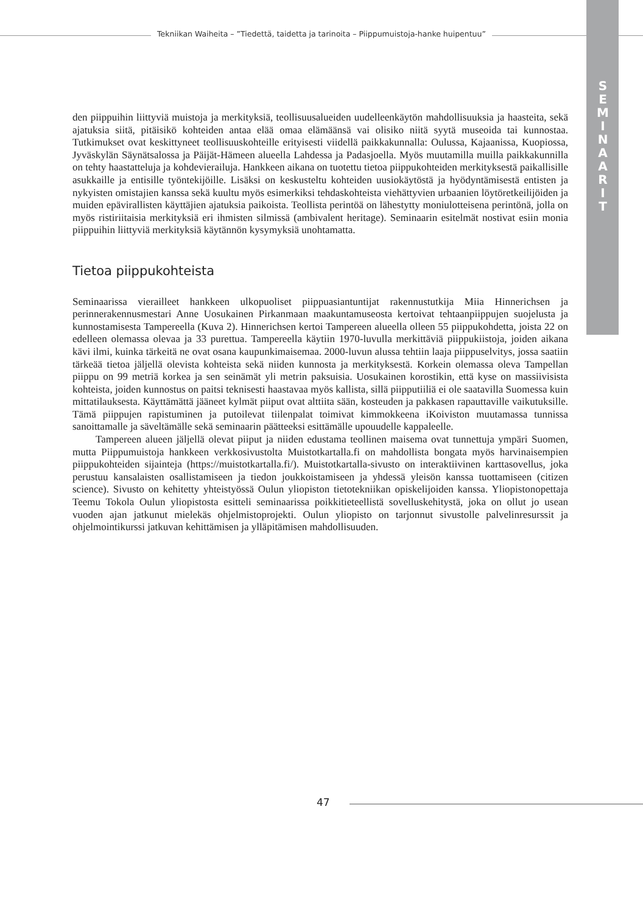Tekniikan Waiheita – ”Tiedettä, taidetta ja tarinoita – Piippumuistoja-hanke huipentuu”
S
E
M
I
N
A
A
R
I
T
den piippuihin liittyviä muistoja ja merkityksiä, teollisuusalueiden uudelleenkäytön mahdollisuuksia ja haasteita, sekä ajatuksia siitä, pitäisikö kohteiden antaa elää omaa elämäänsä vai olisiko niitä syytä museoida tai kunnostaa. Tutkimukset ovat keskittyneet teollisuuskohteille erityisesti viidellä paikkakunnalla: Oulussa, Kajaanissa, Kuopiossa, Jyväskylän Säynätsalossa ja Päijät-Hämeen alueella Lahdessa ja Padasjoella. Myös muutamilla muilla paikkakunnilla on tehty haastatteluja ja kohdevierailuja. Hankkeen aikana on tuotettu tietoa piippukohteiden merkityksestä paikallisille asukkaille ja entisille työntekijöille. Lisäksi on keskusteltu kohteiden uusiokäytöstä ja hyödyntämisestä entisten ja nykyisten omistajien kanssa sekä kuultu myös esimerkiksi tehdaskohteista viehättyvien urbaanien löytöretkeilijöiden ja muiden epävirallisten käyttäjien ajatuksia paikoista. Teollista perintöä on lähestytty moniulotteisena perintönä, jolla on myös ristiriitaisia merkityksiä eri ihmisten silmissä (ambivalent heritage). Seminaarin esitelmät nostivat esiin monia piippuihin liittyviä merkityksiä käytännön kysymyksiä unohtamatta.
Tietoa piippukohteista
Seminaarissa vierailleet hankkeen ulkopuoliset piippuasiantuntijat rakennustutkija Miia Hinnerichsen ja perinnerakennusmestari Anne Uosukainen Pirkanmaan maakuntamuseosta kertoivat tehtaanpiippujen suojelusta ja kunnostamisesta Tampereella (Kuva 2). Hinnerichsen kertoi Tampereen alueella olleen 55 piippukohdetta, joista 22 on edelleen olemassa olevaa ja 33 purettua. Tampereella käytiin 1970-luvulla merkittäviä piippukiistoja, joiden aikana kävi ilmi, kuinka tärkeitä ne ovat osana kaupunkimaisemaa. 2000-luvun alussa tehtiin laaja piippuselvitys, jossa saatiin tärkeää tietoa jäljellä olevista kohteista sekä niiden kunnosta ja merkityksestä. Korkein olemassa oleva Tampellan piippu on 99 metriä korkea ja sen seinämät yli metrin paksuisia. Uosukainen korostikin, että kyse on massiivisista kohteista, joiden kunnostus on paitsi teknisesti haastavaa myös kallista, sillä piipputiiliä ei ole saatavilla Suomessa kuin mittatilauksesta. Käyttämättä jääneet kylmät piiput ovat alttiita sään, kosteuden ja pakkasen rapauttaville vaikutuksille. Tämä piippujen rapistuminen ja putoilevat tiilenpalat toimivat kimmokkeena iKoiviston muutamassa tunnissa sanoittamalle ja säveltämälle sekä seminaarin päätteeksi esittämälle upouudelle kappaleelle.
Tampereen alueen jäljellä olevat piiput ja niiden edustama teollinen maisema ovat tunnettuja ympäri Suomen, mutta Piippumuistoja hankkeen verkkosivustolta Muistotkartalla.fi on mahdollista bongata myös harvinaisempien piippukohteiden sijainteja (https://muistotkartalla.fi/). Muistotkartalla-sivusto on interaktiivinen karttasovellus, joka perustuu kansalaisten osallistamiseen ja tiedon joukkoistamiseen ja yhdessä yleisön kanssa tuottamiseen (citizen science). Sivusto on kehitetty yhteistyössä Oulun yliopiston tietotekniikan opiskelijoiden kanssa. Yliopistonopettaja Teemu Tokola Oulun yliopistosta esitteli seminaarissa poikkitieteellistä sovelluskehitystä, joka on ollut jo usean vuoden ajan jatkunut mielekäs ohjelmistoprojekti. Oulun yliopisto on tarjonnut sivustolle palvelinresurssit ja ohjelmointikurssi jatkuvan kehittämisen ja ylläpitämisen mahdollisuuden.
47